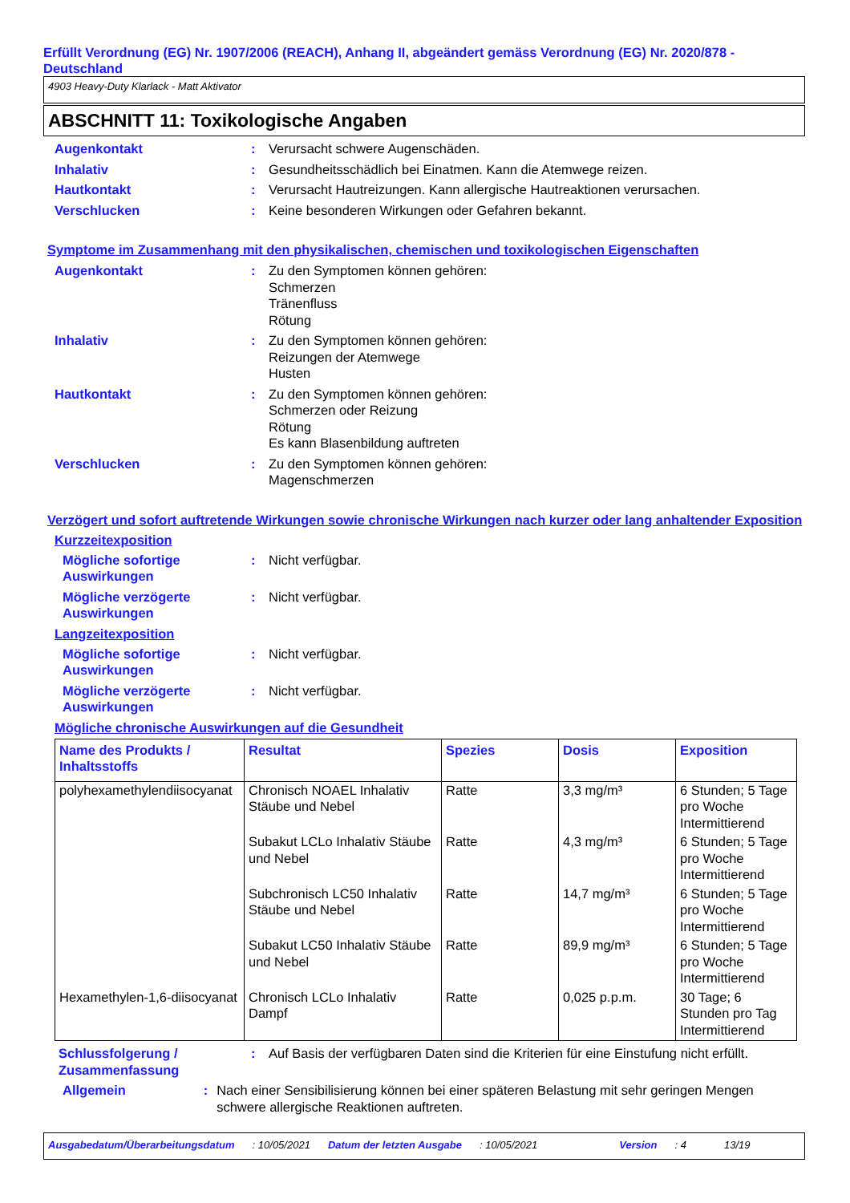Erfüllt Verordnung (EG) Nr. 1907/2006 (REACH), Anhang II, abgeändert gemäss Verordnung (EG) Nr. 2020/878 - Deutschland
4903 Heavy-Duty Klarlack - Matt Aktivator
ABSCHNITT 11: Toxikologische Angaben
Augenkontakt : Verursacht schwere Augenschäden.
Inhalativ : Gesundheitsschädlich bei Einatmen. Kann die Atemwege reizen.
Hautkontakt : Verursacht Hautreizungen. Kann allergische Hautreaktionen verursachen.
Verschlucken : Keine besonderen Wirkungen oder Gefahren bekannt.
Symptome im Zusammenhang mit den physikalischen, chemischen und toxikologischen Eigenschaften
Augenkontakt : Zu den Symptomen können gehören:
Schmerzen
Tränenfluss
Rötung
Inhalativ : Zu den Symptomen können gehören:
Reizungen der Atemwege
Husten
Hautkontakt : Zu den Symptomen können gehören:
Schmerzen oder Reizung
Rötung
Es kann Blasenbildung auftreten
Verschlucken : Zu den Symptomen können gehören:
Magenschmerzen
Verzögert und sofort auftretende Wirkungen sowie chronische Wirkungen nach kurzer oder lang anhaltender Exposition
Kurzzeitexposition
Mögliche sofortige Auswirkungen
: Nicht verfügbar.
Mögliche verzögerte Auswirkungen
: Nicht verfügbar.
Langzeitexposition
Mögliche sofortige Auswirkungen
: Nicht verfügbar.
Mögliche verzögerte Auswirkungen
: Nicht verfügbar.
Mögliche chronische Auswirkungen auf die Gesundheit
| Name des Produkts / Inhaltsstoffs | Resultat | Spezies | Dosis | Exposition |
| --- | --- | --- | --- | --- |
| polyhexamethylendiisocyanat | Chronisch NOAEL Inhalativ Stäube und Nebel | Ratte | 3,3 mg/m³ | 6 Stunden; 5 Tage pro Woche Intermittierend |
| | Subakut LCLo Inhalativ Stäube und Nebel | Ratte | 4,3 mg/m³ | 6 Stunden; 5 Tage pro Woche Intermittierend |
| | Subchronisch LC50 Inhalativ Stäube und Nebel | Ratte | 14,7 mg/m³ | 6 Stunden; 5 Tage pro Woche Intermittierend |
| | Subakut LC50 Inhalativ Stäube und Nebel | Ratte | 89,9 mg/m³ | 6 Stunden; 5 Tage pro Woche Intermittierend |
| Hexamethylen-1,6-diisocyanat | Chronisch LCLo Inhalativ Dampf | Ratte | 0,025 p.p.m. | 30 Tage; 6 Stunden pro Tag Intermittierend |
Schlussfolgerung / Zusammenfassung
: Auf Basis der verfügbaren Daten sind die Kriterien für eine Einstufung nicht erfüllt.
Allgemein : Nach einer Sensibilisierung können bei einer späteren Belastung mit sehr geringen Mengen schwere allergische Reaktionen auftreten.
Ausgabedatum/Überarbeitungsdatum: 10/05/2021 Datum der letzten Ausgabe: 10/05/2021 Version: 4 13/19